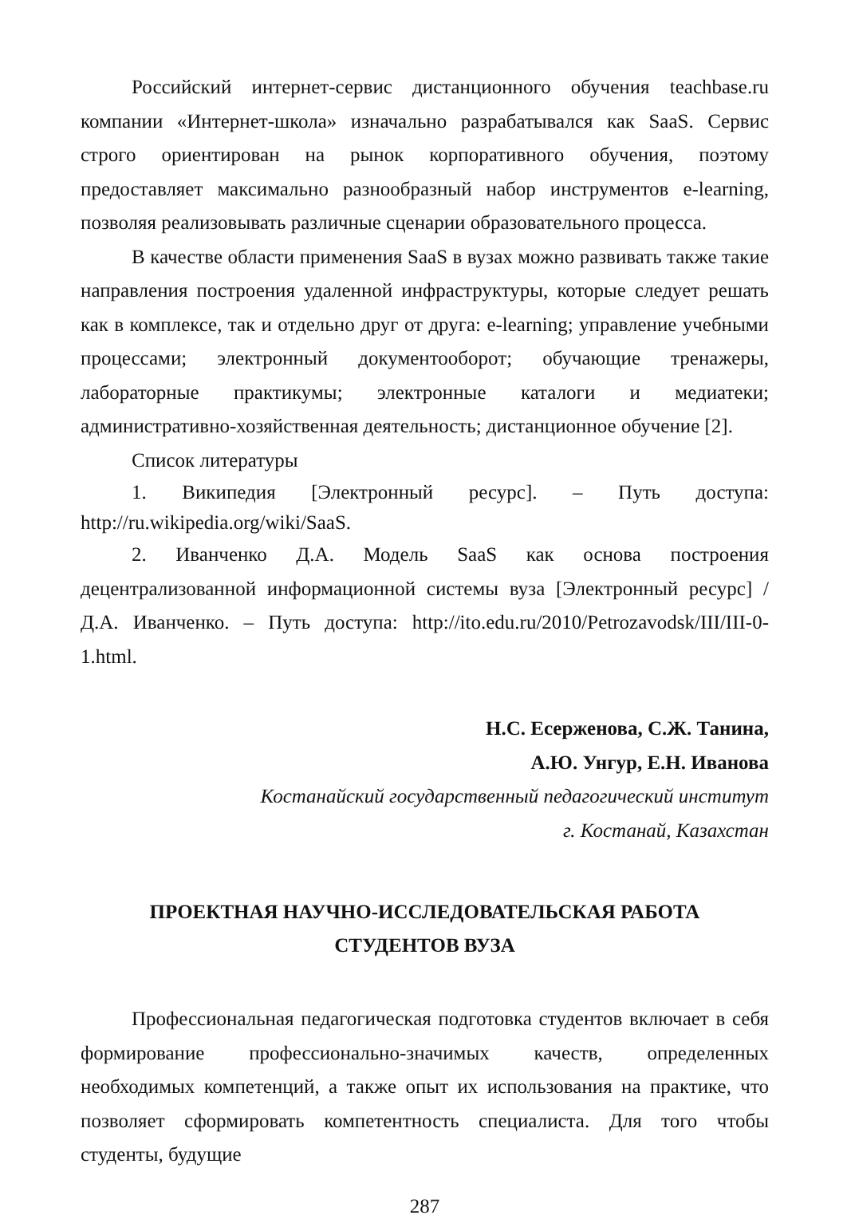Российский интернет-сервис дистанционного обучения teachbase.ru компании «Интернет-школа» изначально разрабатывался как SaaS. Сервис строго ориентирован на рынок корпоративного обучения, поэтому предоставляет максимально разнообразный набор инструментов e-learning, позволяя реализовывать различные сценарии образовательного процесса.
В качестве области применения SaaS в вузах можно развивать также такие направления построения удаленной инфраструктуры, которые следует решать как в комплексе, так и отдельно друг от друга: e-learning; управление учебными процессами; электронный документооборот; обучающие тренажеры, лабораторные практикумы; электронные каталоги и медиатеки; административно-хозяйственная деятельность; дистанционное обучение [2].
Список литературы
1. Википедия [Электронный ресурс]. – Путь доступа: http://ru.wikipedia.org/wiki/SaaS.
2. Иванченко Д.А. Модель SaaS как основа построения децентрализованной информационной системы вуза [Электронный ресурс] / Д.А. Иванченко. – Путь доступа: http://ito.edu.ru/2010/Petrozavodsk/III/III-0-1.html.
Н.С. Есерженова, С.Ж. Танина,
А.Ю. Унгур, Е.Н. Иванова
Костанайский государственный педагогический институт
г. Костанай, Казахстан
ПРОЕКТНАЯ НАУЧНО-ИССЛЕДОВАТЕЛЬСКАЯ РАБОТА
СТУДЕНТОВ ВУЗА
Профессиональная педагогическая подготовка студентов включает в себя формирование профессионально-значимых качеств, определенных необходимых компетенций, а также опыт их использования на практике, что позволяет сформировать компетентность специалиста. Для того чтобы студенты, будущие
287